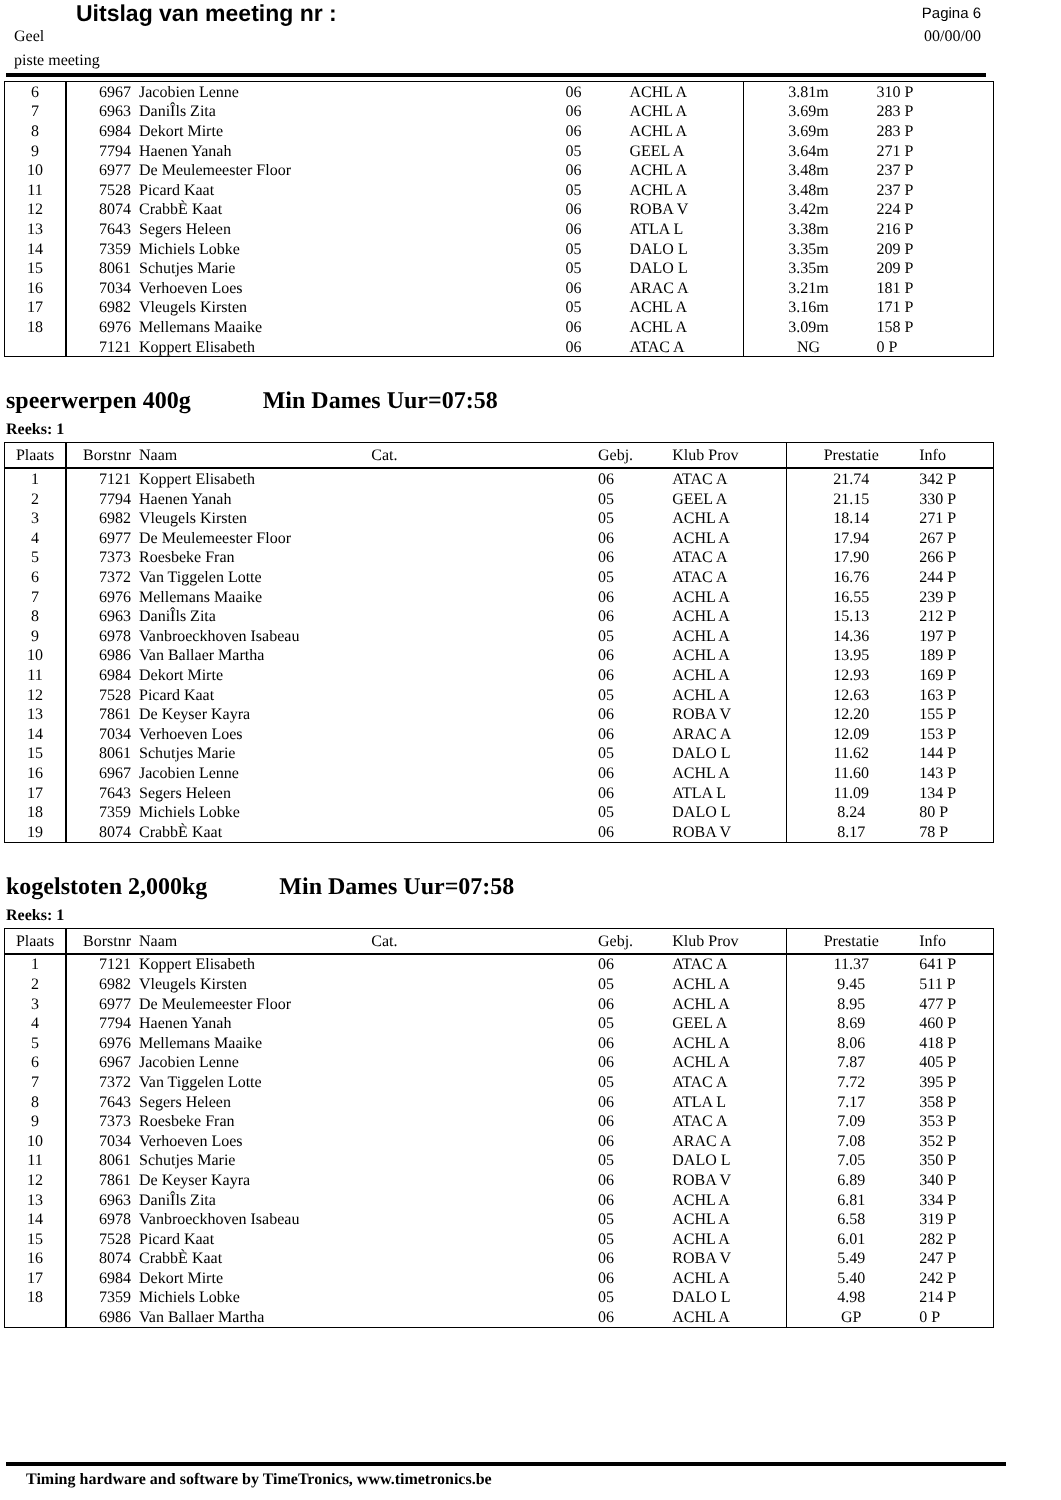Uitslag van meeting nr :
Pagina 6
Geel 00/00/00
piste meeting
| 6 | 6967 | Jacobien Lenne | 06 | ACHL A | 3.81m | 310 P |
| 7 | 6963 | DaniÎls Zita | 06 | ACHL A | 3.69m | 283 P |
| 8 | 6984 | Dekort Mirte | 06 | ACHL A | 3.69m | 283 P |
| 9 | 7794 | Haenen Yanah | 05 | GEEL A | 3.64m | 271 P |
| 10 | 6977 | De Meulemeester Floor | 06 | ACHL A | 3.48m | 237 P |
| 11 | 7528 | Picard Kaat | 05 | ACHL A | 3.48m | 237 P |
| 12 | 8074 | CrabbÈ Kaat | 06 | ROBA V | 3.42m | 224 P |
| 13 | 7643 | Segers Heleen | 06 | ATLA L | 3.38m | 216 P |
| 14 | 7359 | Michiels Lobke | 05 | DALO L | 3.35m | 209 P |
| 15 | 8061 | Schutjes Marie | 05 | DALO L | 3.35m | 209 P |
| 16 | 7034 | Verhoeven Loes | 06 | ARAC A | 3.21m | 181 P |
| 17 | 6982 | Vleugels Kirsten | 05 | ACHL A | 3.16m | 171 P |
| 18 | 6976 | Mellemans Maaike | 06 | ACHL A | 3.09m | 158 P |
| | 7121 | Koppert Elisabeth | 06 | ATAC A | NG | 0 P |
speerwerpen 400g Min Dames Uur=07:58
Reeks: 1
| Plaats | Borstnr | Naam Cat. | Gebj. | Klub Prov | Prestatie | Info |
| --- | --- | --- | --- | --- | --- | --- |
| 1 | 7121 | Koppert Elisabeth | 06 | ATAC A | 21.74 | 342 P |
| 2 | 7794 | Haenen Yanah | 05 | GEEL A | 21.15 | 330 P |
| 3 | 6982 | Vleugels Kirsten | 05 | ACHL A | 18.14 | 271 P |
| 4 | 6977 | De Meulemeester Floor | 06 | ACHL A | 17.94 | 267 P |
| 5 | 7373 | Roesbeke Fran | 06 | ATAC A | 17.90 | 266 P |
| 6 | 7372 | Van Tiggelen Lotte | 05 | ATAC A | 16.76 | 244 P |
| 7 | 6976 | Mellemans Maaike | 06 | ACHL A | 16.55 | 239 P |
| 8 | 6963 | DaniÎls Zita | 06 | ACHL A | 15.13 | 212 P |
| 9 | 6978 | Vanbroeckhoven Isabeau | 05 | ACHL A | 14.36 | 197 P |
| 10 | 6986 | Van Ballaer Martha | 06 | ACHL A | 13.95 | 189 P |
| 11 | 6984 | Dekort Mirte | 06 | ACHL A | 12.93 | 169 P |
| 12 | 7528 | Picard Kaat | 05 | ACHL A | 12.63 | 163 P |
| 13 | 7861 | De Keyser Kayra | 06 | ROBA V | 12.20 | 155 P |
| 14 | 7034 | Verhoeven Loes | 06 | ARAC A | 12.09 | 153 P |
| 15 | 8061 | Schutjes Marie | 05 | DALO L | 11.62 | 144 P |
| 16 | 6967 | Jacobien Lenne | 06 | ACHL A | 11.60 | 143 P |
| 17 | 7643 | Segers Heleen | 06 | ATLA L | 11.09 | 134 P |
| 18 | 7359 | Michiels Lobke | 05 | DALO L | 8.24 | 80 P |
| 19 | 8074 | CrabbÈ Kaat | 06 | ROBA V | 8.17 | 78 P |
kogelstoten 2,000kg Min Dames Uur=07:58
Reeks: 1
| Plaats | Borstnr | Naam Cat. | Gebj. | Klub Prov | Prestatie | Info |
| --- | --- | --- | --- | --- | --- | --- |
| 1 | 7121 | Koppert Elisabeth | 06 | ATAC A | 11.37 | 641 P |
| 2 | 6982 | Vleugels Kirsten | 05 | ACHL A | 9.45 | 511 P |
| 3 | 6977 | De Meulemeester Floor | 06 | ACHL A | 8.95 | 477 P |
| 4 | 7794 | Haenen Yanah | 05 | GEEL A | 8.69 | 460 P |
| 5 | 6976 | Mellemans Maaike | 06 | ACHL A | 8.06 | 418 P |
| 6 | 6967 | Jacobien Lenne | 06 | ACHL A | 7.87 | 405 P |
| 7 | 7372 | Van Tiggelen Lotte | 05 | ATAC A | 7.72 | 395 P |
| 8 | 7643 | Segers Heleen | 06 | ATLA L | 7.17 | 358 P |
| 9 | 7373 | Roesbeke Fran | 06 | ATAC A | 7.09 | 353 P |
| 10 | 7034 | Verhoeven Loes | 06 | ARAC A | 7.08 | 352 P |
| 11 | 8061 | Schutjes Marie | 05 | DALO L | 7.05 | 350 P |
| 12 | 7861 | De Keyser Kayra | 06 | ROBA V | 6.89 | 340 P |
| 13 | 6963 | DaniÎls Zita | 06 | ACHL A | 6.81 | 334 P |
| 14 | 6978 | Vanbroeckhoven Isabeau | 05 | ACHL A | 6.58 | 319 P |
| 15 | 7528 | Picard Kaat | 05 | ACHL A | 6.01 | 282 P |
| 16 | 8074 | CrabbÈ Kaat | 06 | ROBA V | 5.49 | 247 P |
| 17 | 6984 | Dekort Mirte | 06 | ACHL A | 5.40 | 242 P |
| 18 | 7359 | Michiels Lobke | 05 | DALO L | 4.98 | 214 P |
| | 6986 | Van Ballaer Martha | 06 | ACHL A | GP | 0 P |
Timing hardware and software by TimeTronics, www.timetronics.be